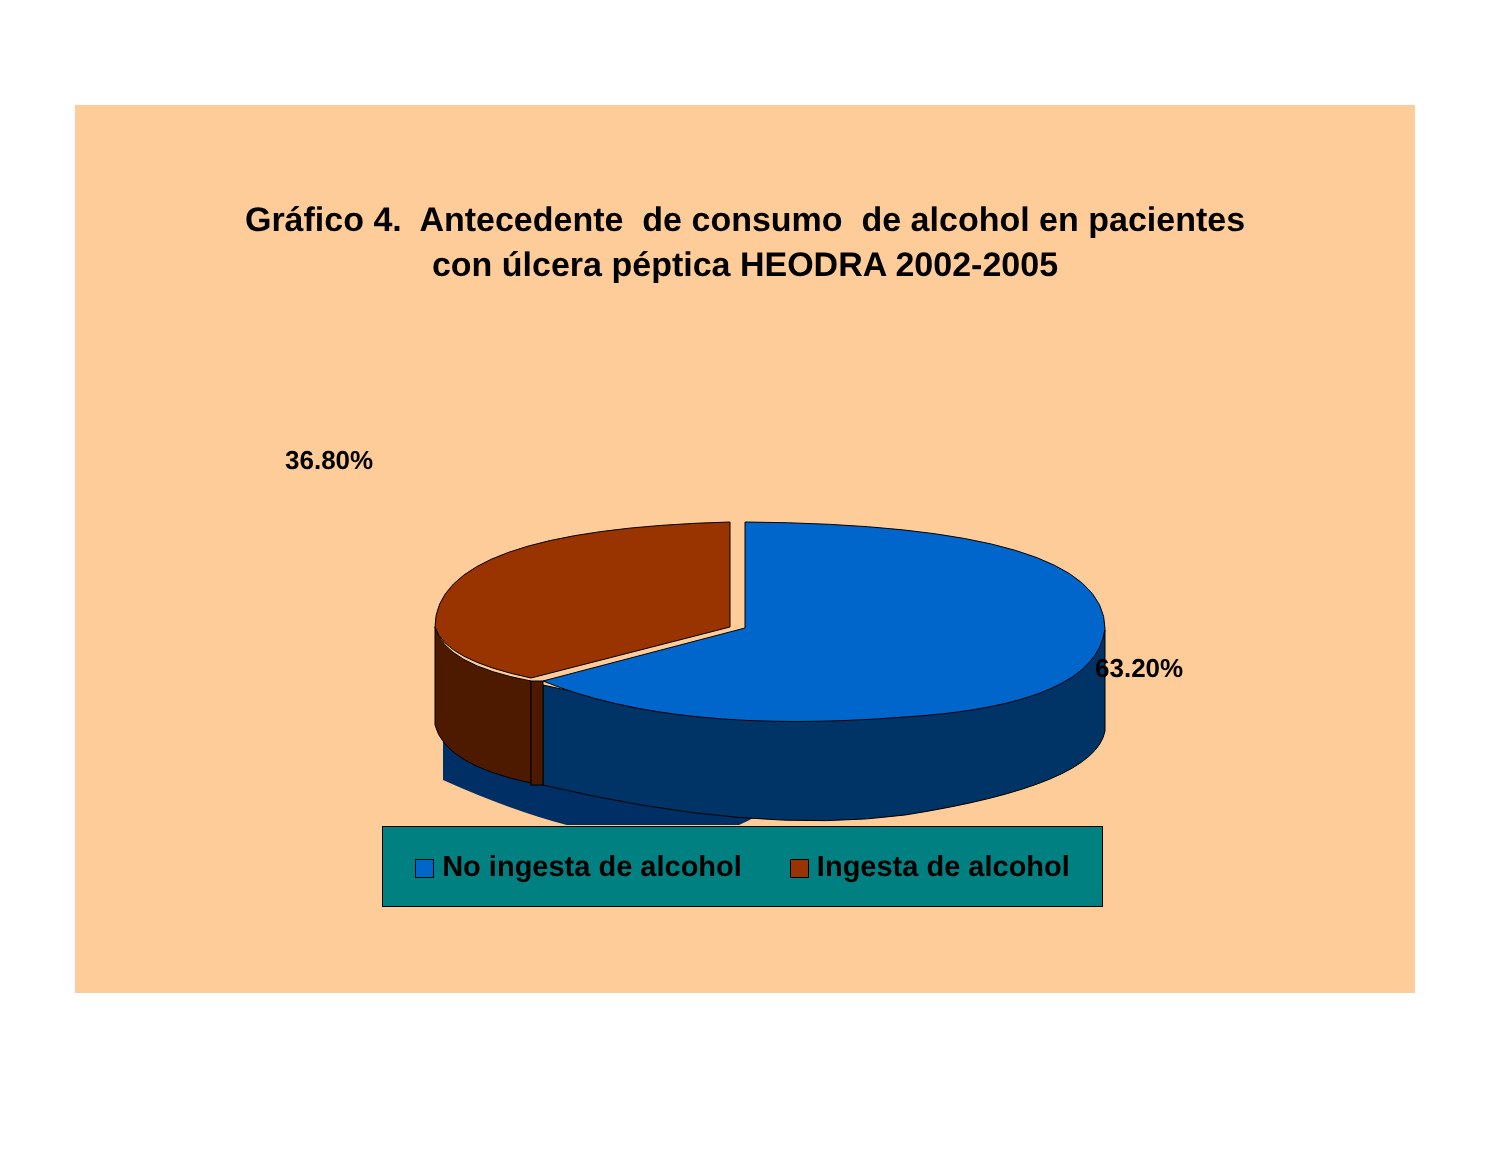Gráfico 4. Antecedente de consumo de alcohol en pacientes
con úlcera péptica HEODRA 2002-2005
36.80%
63.20%
No ingesta de alcohol Ingesta de alcohol